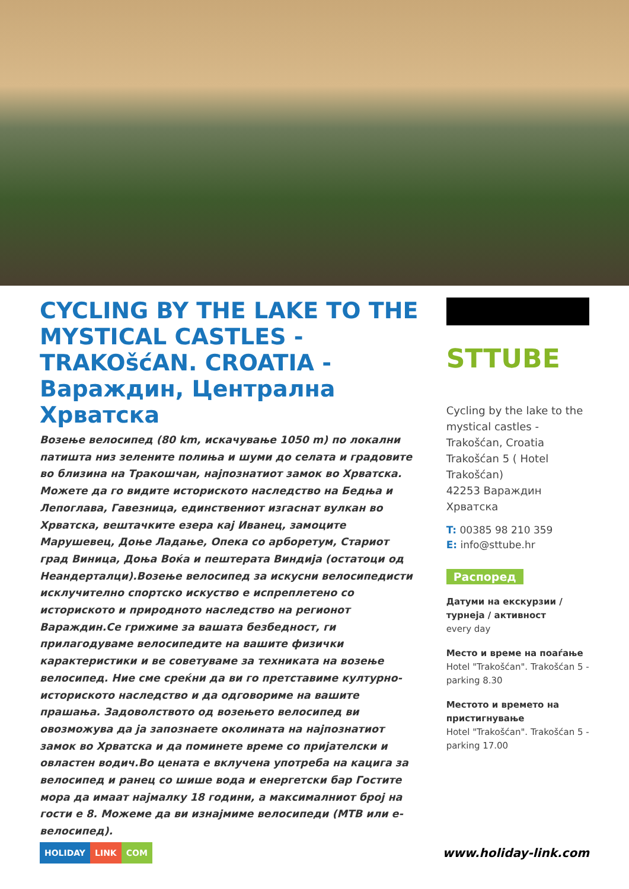CYCLING BY THE LAKE TO THE MYSTICAL CASTLES - TRAKOšćAN. CROATIA - Вараждин, Централна Хрватска
Возење велосипед (80 km, искачување 1050 m) по локални патишта низ зелените полиња и шуми до селата и градовите во близина на Тракошчан, најпознатиот замок во Хрватска. Можете да го видите историското наследство на Бедња и Лепоглава, Гавезница, единствениот изгаснат вулкан во Хрватска, вештачките езера кај Иванец, замоците Марушевец, Доње Ладање, Опека со арборетум, Стариот град Виница, Доња Воќа и пештерата Виндија (остатоци од Неандерталци).Возење велосипед за искусни велосипедисти исклучително спортско искуство е испреплетено со историското и природното наследство на регионот Вараждин.Се грижиме за вашата безбедност, ги прилагодуваме велосипедите на вашите физички карактеристики и ве советуваме за техниката на возење велосипед. Ние сме среќни да ви го претставиме културно-историското наследство и да одговориме на вашите прашања. Задоволството од возењето велосипед ви овозможува да ја запознаете околината на најпознатиот замок во Хрватска и да поминете време со пријателски и овластен водич.Во цената е вклучена употреба на кацига за велосипед и ранец со шише вода и енергетски бар Гостите мора да имаат најмалку 18 години, а максималниот број на гости е 8. Можеме да ви изнајмиме велосипеди (MTB или е-велосипед).
STTUBE
Cycling by the lake to the mystical castles - Trakošćan, Croatia
Trakošćan 5 ( Hotel Trakošćan)
42253 Вараждин
Хрватска
T: 00385 98 210 359
E: info@sttube.hr
Распоред
Датуми на екскурзии / турнеја / активност
every day
Место и време на поаѓање
Hotel "Trakošćan". Trakošćan 5 - parking 8.30
Местото и времето на пристигнување
Hotel "Trakošćan". Trakošćan 5 - parking 17.00
HOLIDAY LINK COM
www.holiday-link.com